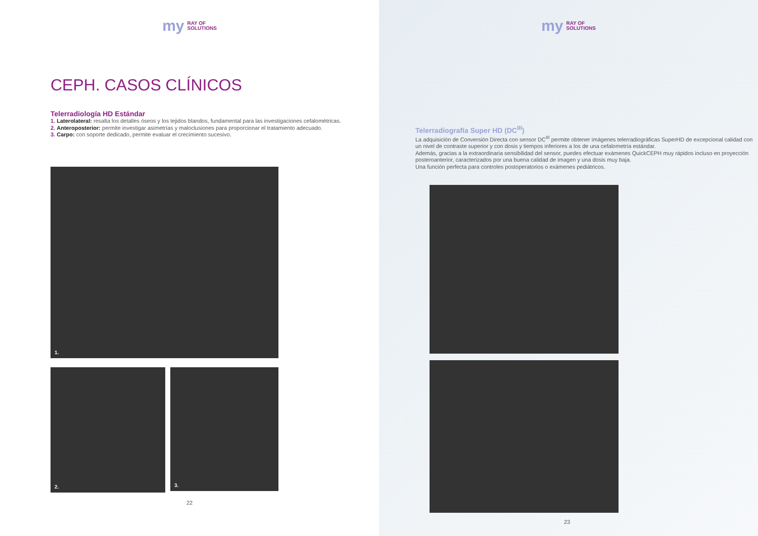my RAY OF
SOLUTIONS
CEPH. CASOS CLÍNICOS
Telerradiología HD Estándar
1. Laterolateral: resalta los detalles óseos y los tejidos blandos, fundamental para las investigaciones cefalométricas.
2. Anteroposterior: permite investigar asimetrías y maloclusiones para proporcionar el tratamiento adecuado.
3. Carpo: con soporte dedicado, permite evaluar el crecimiento sucesivo.
1.
2.
3.
22
my RAY OF
SOLUTIONS
Telerradiografía Super HD (DC<sup>III</sup>)
La adquisición de Conversión Directa con sensor DC<sup>III</sup> permite obtener imágenes telerradiográficas SuperHD de excepcional calidad con un nivel de contraste superior y con dosis y tiempos inferiores a los de una cefalometría estándar.
Además, gracias a la extraordinaria sensibilidad del sensor, puedes efectuar exámenes QuickCEPH muy rápidos incluso en proyección posteroanterior, caracterizados por una buena calidad de imagen y una dosis muy baja.
Una función perfecta para controles postoperatorios o exámenes pediátricos.
23